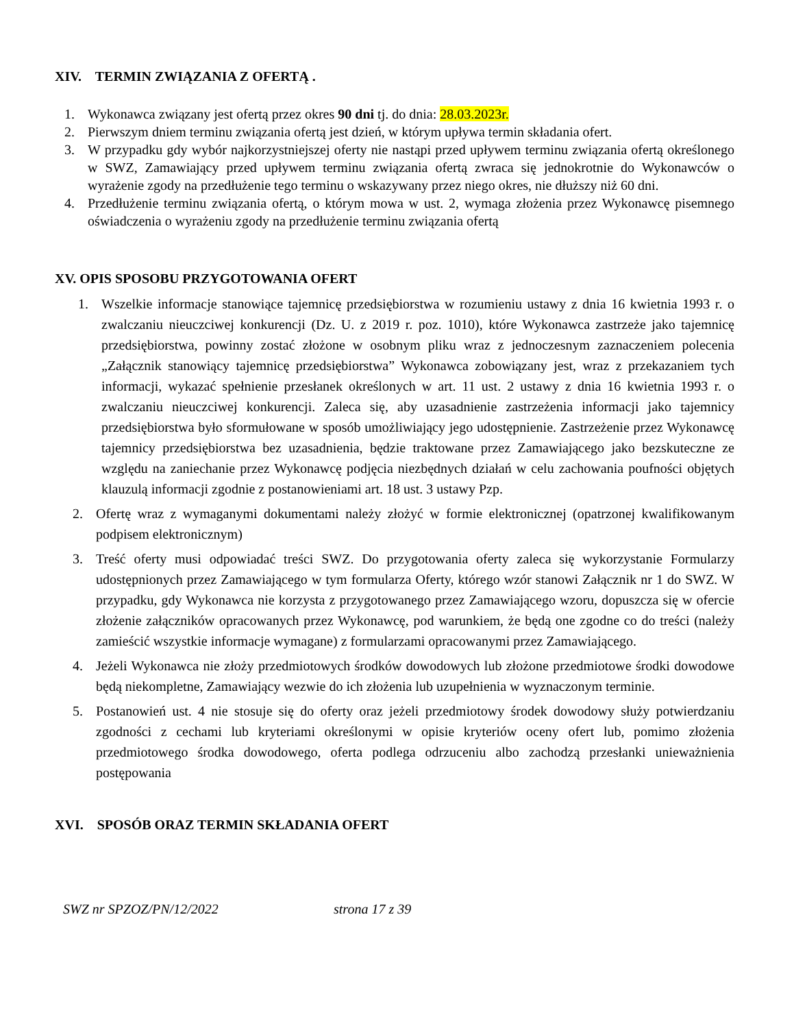XIV. TERMIN ZWIĄZANIA Z OFERTĄ .
1. Wykonawca związany jest ofertą przez okres 90 dni tj. do dnia: 28.03.2023r.
2. Pierwszym dniem terminu związania ofertą jest dzień, w którym upływa termin składania ofert.
3. W przypadku gdy wybór najkorzystniejszej oferty nie nastąpi przed upływem terminu związania ofertą określonego w SWZ, Zamawiający przed upływem terminu związania ofertą zwraca się jednokrotnie do Wykonawców o wyrażenie zgody na przedłużenie tego terminu o wskazywany przez niego okres, nie dłuższy niż 60 dni.
4. Przedłużenie terminu związania ofertą, o którym mowa w ust. 2, wymaga złożenia przez Wykonawcę pisemnego oświadczenia o wyrażeniu zgody na przedłużenie terminu związania ofertą
XV. OPIS SPOSOBU PRZYGOTOWANIA OFERT
1. Wszelkie informacje stanowiące tajemnicę przedsiębiorstwa w rozumieniu ustawy z dnia 16 kwietnia 1993 r. o zwalczaniu nieuczciwej konkurencji (Dz. U. z 2019 r. poz. 1010), które Wykonawca zastrzeże jako tajemnicę przedsiębiorstwa, powinny zostać złożone w osobnym pliku wraz z jednoczesnym zaznaczeniem polecenia „Załącznik stanowiący tajemnicę przedsiębiorstwa” Wykonawca zobowiązany jest, wraz z przekazaniem tych informacji, wykazać spełnienie przesłanek określonych w art. 11 ust. 2 ustawy z dnia 16 kwietnia 1993 r. o zwalczaniu nieuczciwej konkurencji. Zaleca się, aby uzasadnienie zastrzeżenia informacji jako tajemnicy przedsiębiorstwa było sformułowane w sposób umożliwiający jego udostępnienie. Zastrzeżenie przez Wykonawcę tajemnicy przedsiębiorstwa bez uzasadnienia, będzie traktowane przez Zamawiającego jako bezskuteczne ze względu na zaniechanie przez Wykonawcę podjęcia niezbędnych działań w celu zachowania poufności objętych klauzulą informacji zgodnie z postanowieniami art. 18 ust. 3 ustawy Pzp.
2. Ofertę wraz z wymaganymi dokumentami należy złożyć w formie elektronicznej (opatrzonej kwalifikowanym podpisem elektronicznym)
3. Treść oferty musi odpowiadać treści SWZ. Do przygotowania oferty zaleca się wykorzystanie Formularzy udostępnionych przez Zamawiającego w tym formularza Oferty, którego wzór stanowi Załącznik nr 1 do SWZ. W przypadku, gdy Wykonawca nie korzysta z przygotowanego przez Zamawiającego wzoru, dopuszcza się w ofercie złożenie załączników opracowanych przez Wykonawcę, pod warunkiem, że będą one zgodne co do treści (należy zamieścić wszystkie informacje wymagane) z formularzami opracowanymi przez Zamawiającego.
4. Jeżeli Wykonawca nie złoży przedmiotowych środków dowodowych lub złożone przedmiotowe środki dowodowe będą niekompletne, Zamawiający wezwie do ich złożenia lub uzupełnienia w wyznaczonym terminie.
5. Postanowień ust. 4 nie stosuje się do oferty oraz jeżeli przedmiotowy środek dowodowy służy potwierdzaniu zgodności z cechami lub kryteriami określonymi w opisie kryteriów oceny ofert lub, pomimo złożenia przedmiotowego środka dowodowego, oferta podlega odrzuceniu albo zachodzą przesłanki unieważnienia postępowania
XVI. SPOSÓB ORAZ TERMIN SKŁADANIA OFERT
SWZ nr SPZOZ/PN/12/2022 strona 17 z 39